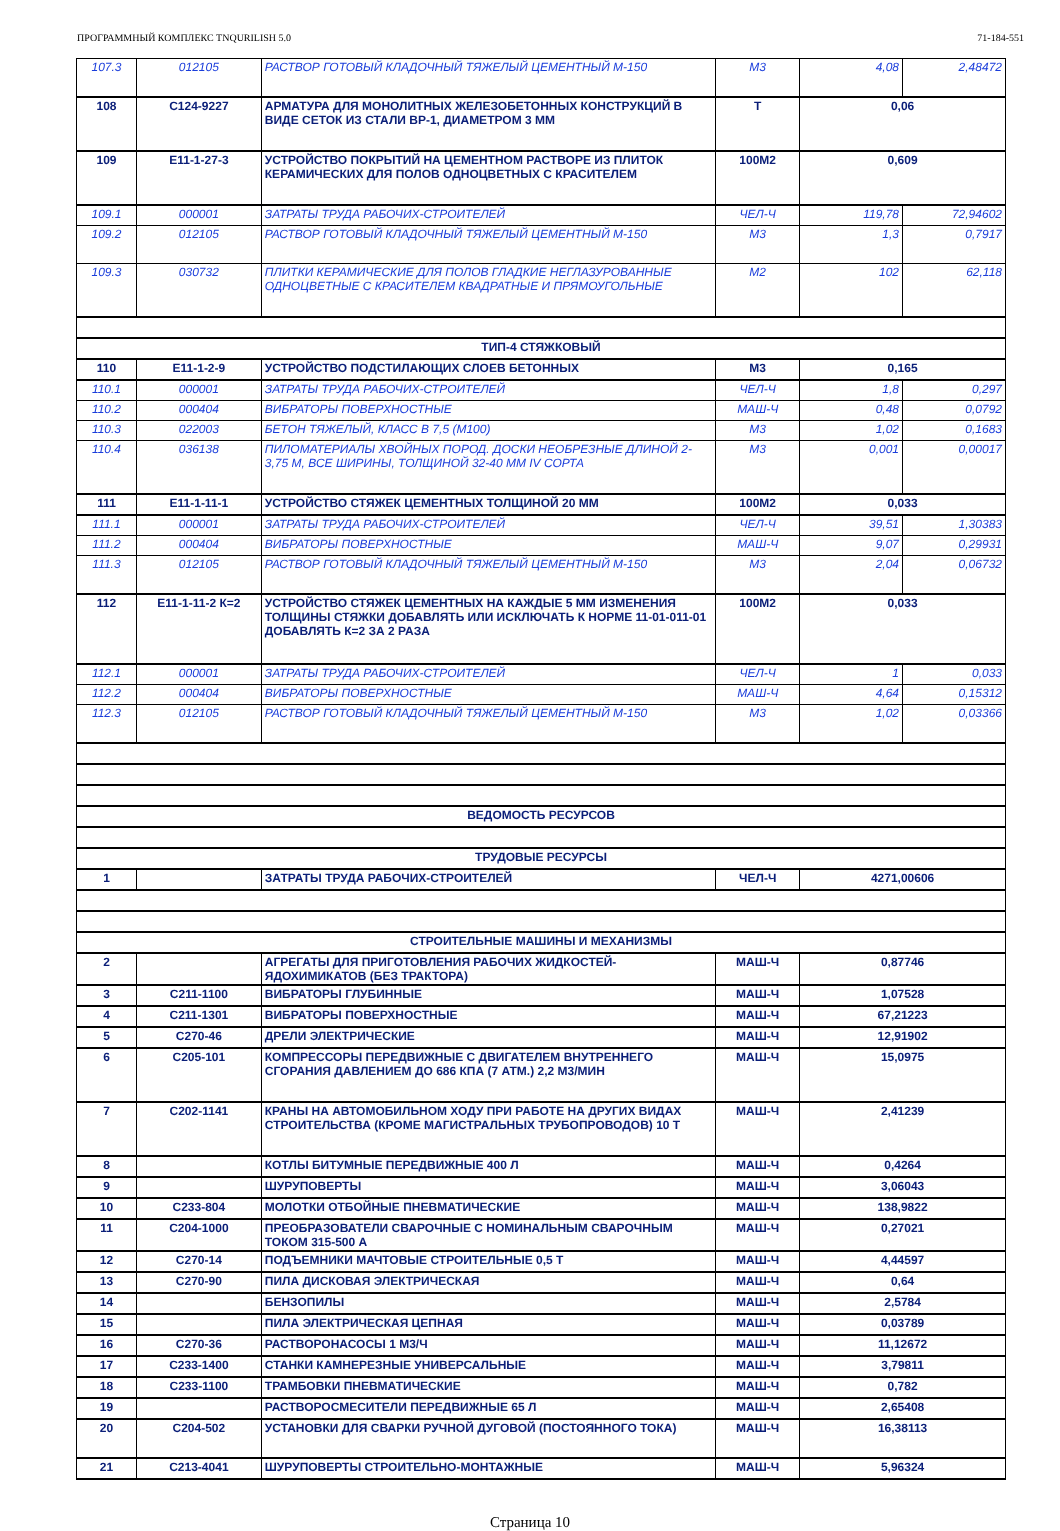ПРОГРАММНЫЙ КОМПЛЕКС TNQURILISH 5.0 71-184-551
| 107.3 | 012105 | РАСТВОР ГОТОВЫЙ КЛАДОЧНЫЙ ТЯЖЕЛЫЙ ЦЕМЕНТНЫЙ М-150 | М3 | 4,08 | 2,48472 |
| 108 | С124-9227 | АРМАТУРА ДЛЯ МОНОЛИТНЫХ ЖЕЛЕЗОБЕТОННЫХ КОНСТРУКЦИЙ В ВИДЕ СЕТОК ИЗ СТАЛИ ВР-1, ДИАМЕТРОМ 3 ММ | Т | 0,06 | |
| 109 | Е11-1-27-3 | УСТРОЙСТВО ПОКРЫТИЙ НА ЦЕМЕНТНОМ РАСТВОРЕ ИЗ ПЛИТОК КЕРАМИЧЕСКИХ ДЛЯ ПОЛОВ ОДНОЦВЕТНЫХ С КРАСИТЕЛЕМ | 100М2 | 0,609 | |
| 109.1 | 000001 | ЗАТРАТЫ ТРУДА РАБОЧИХ-СТРОИТЕЛЕЙ | ЧЕЛ-Ч | 119,78 | 72,94602 |
| 109.2 | 012105 | РАСТВОР ГОТОВЫЙ КЛАДОЧНЫЙ ТЯЖЕЛЫЙ ЦЕМЕНТНЫЙ М-150 | М3 | 1,3 | 0,7917 |
| 109.3 | 030732 | ПЛИТКИ КЕРАМИЧЕСКИЕ ДЛЯ ПОЛОВ ГЛАДКИЕ НЕГЛАЗУРОВАННЫЕ ОДНОЦВЕТНЫЕ С КРАСИТЕЛЕМ КВАДРАТНЫЕ И ПРЯМОУГОЛЬНЫЕ | М2 | 102 | 62,118 |
| ТИП-4 СТЯЖКОВЫЙ | | | | | |
| 110 | Е11-1-2-9 | УСТРОЙСТВО ПОДСТИЛАЮЩИХ СЛОЕВ БЕТОННЫХ | М3 | 0,165 | |
| 110.1 | 000001 | ЗАТРАТЫ ТРУДА РАБОЧИХ-СТРОИТЕЛЕЙ | ЧЕЛ-Ч | 1,8 | 0,297 |
| 110.2 | 000404 | ВИБРАТОРЫ ПОВЕРХНОСТНЫЕ | МАШ-Ч | 0,48 | 0,0792 |
| 110.3 | 022003 | БЕТОН ТЯЖЕЛЫЙ, КЛАСС В 7,5 (М100) | М3 | 1,02 | 0,1683 |
| 110.4 | 036138 | ПИЛОМАТЕРИАЛЫ ХВОЙНЫХ ПОРОД. ДОСКИ НЕОБРЕЗНЫЕ ДЛИНОЙ 2-3,75 М, ВСЕ ШИРИНЫ, ТОЛЩИНОЙ 32-40 ММ IV СОРТА | М3 | 0,001 | 0,00017 |
| 111 | Е11-1-11-1 | УСТРОЙСТВО СТЯЖЕК ЦЕМЕНТНЫХ ТОЛЩИНОЙ 20 ММ | 100М2 | 0,033 | |
| 111.1 | 000001 | ЗАТРАТЫ ТРУДА РАБОЧИХ-СТРОИТЕЛЕЙ | ЧЕЛ-Ч | 39,51 | 1,30383 |
| 111.2 | 000404 | ВИБРАТОРЫ ПОВЕРХНОСТНЫЕ | МАШ-Ч | 9,07 | 0,29931 |
| 111.3 | 012105 | РАСТВОР ГОТОВЫЙ КЛАДОЧНЫЙ ТЯЖЕЛЫЙ ЦЕМЕНТНЫЙ М-150 | М3 | 2,04 | 0,06732 |
| 112 | Е11-1-11-2 К=2 | УСТРОЙСТВО СТЯЖЕК ЦЕМЕНТНЫХ НА КАЖДЫЕ 5 ММ ИЗМЕНЕНИЯ ТОЛЩИНЫ СТЯЖКИ ДОБАВЛЯТЬ ИЛИ ИСКЛЮЧАТЬ К НОРМЕ 11-01-011-01 ДОБАВЛЯТЬ К=2 ЗА 2 РАЗА | 100М2 | 0,033 | |
| 112.1 | 000001 | ЗАТРАТЫ ТРУДА РАБОЧИХ-СТРОИТЕЛЕЙ | ЧЕЛ-Ч | 1 | 0,033 |
| 112.2 | 000404 | ВИБРАТОРЫ ПОВЕРХНОСТНЫЕ | МАШ-Ч | 4,64 | 0,15312 |
| 112.3 | 012105 | РАСТВОР ГОТОВЫЙ КЛАДОЧНЫЙ ТЯЖЕЛЫЙ ЦЕМЕНТНЫЙ М-150 | М3 | 1,02 | 0,03366 |
| ВЕДОМОСТЬ РЕСУРСОВ | | | | | |
| ТРУДОВЫЕ РЕСУРСЫ | | | | | |
| 1 | | ЗАТРАТЫ ТРУДА РАБОЧИХ-СТРОИТЕЛЕЙ | ЧЕЛ-Ч | 4271,00606 | |
| СТРОИТЕЛЬНЫЕ МАШИНЫ И МЕХАНИЗМЫ | | | | | |
| 2 | | АГРЕГАТЫ ДЛЯ ПРИГОТОВЛЕНИЯ РАБОЧИХ ЖИДКОСТЕЙ-ЯДОХИМИКАТОВ (БЕЗ ТРАКТОРА) | МАШ-Ч | 0,87746 | |
| 3 | С211-1100 | ВИБРАТОРЫ ГЛУБИННЫЕ | МАШ-Ч | 1,07528 | |
| 4 | С211-1301 | ВИБРАТОРЫ ПОВЕРХНОСТНЫЕ | МАШ-Ч | 67,21223 | |
| 5 | С270-46 | ДРЕЛИ ЭЛЕКТРИЧЕСКИЕ | МАШ-Ч | 12,91902 | |
| 6 | С205-101 | КОМПРЕССОРЫ ПЕРЕДВИЖНЫЕ С ДВИГАТЕЛЕМ ВНУТРЕННЕГО СГОРАНИЯ ДАВЛЕНИЕМ ДО 686 КПА (7 АТМ.) 2,2 М3/МИН | МАШ-Ч | 15,0975 | |
| 7 | С202-1141 | КРАНЫ НА АВТОМОБИЛЬНОМ ХОДУ ПРИ РАБОТЕ НА ДРУГИХ ВИДАХ СТРОИТЕЛЬСТВА (КРОМЕ МАГИСТРАЛЬНЫХ ТРУБОПРОВОДОВ) 10 Т | МАШ-Ч | 2,41239 | |
| 8 | | КОТЛЫ БИТУМНЫЕ ПЕРЕДВИЖНЫЕ 400 Л | МАШ-Ч | 0,4264 | |
| 9 | | ШУРУПОВЕРТЫ | МАШ-Ч | 3,06043 | |
| 10 | С233-804 | МОЛОТКИ ОТБОЙНЫЕ ПНЕВМАТИЧЕСКИЕ | МАШ-Ч | 138,9822 | |
| 11 | С204-1000 | ПРЕОБРАЗОВАТЕЛИ СВАРОЧНЫЕ С НОМИНАЛЬНЫМ СВАРОЧНЫМ ТОКОМ 315-500 А | МАШ-Ч | 0,27021 | |
| 12 | С270-14 | ПОДЪЕМНИКИ МАЧТОВЫЕ СТРОИТЕЛЬНЫЕ 0,5 Т | МАШ-Ч | 4,44597 | |
| 13 | С270-90 | ПИЛА ДИСКОВАЯ ЭЛЕКТРИЧЕСКАЯ | МАШ-Ч | 0,64 | |
| 14 | | БЕНЗОПИЛЫ | МАШ-Ч | 2,5784 | |
| 15 | | ПИЛА ЭЛЕКТРИЧЕСКАЯ ЦЕПНАЯ | МАШ-Ч | 0,03789 | |
| 16 | С270-36 | РАСТВОРОНАСОСЫ 1 М3/Ч | МАШ-Ч | 11,12672 | |
| 17 | С233-1400 | СТАНКИ КАМНЕРЕЗНЫЕ УНИВЕРСАЛЬНЫЕ | МАШ-Ч | 3,79811 | |
| 18 | С233-1100 | ТРАМБОВКИ ПНЕВМАТИЧЕСКИЕ | МАШ-Ч | 0,782 | |
| 19 | | РАСТВОРОСМЕСИТЕЛИ ПЕРЕДВИЖНЫЕ 65 Л | МАШ-Ч | 2,65408 | |
| 20 | С204-502 | УСТАНОВКИ ДЛЯ СВАРКИ РУЧНОЙ ДУГОВОЙ (ПОСТОЯННОГО ТОКА) | МАШ-Ч | 16,38113 | |
| 21 | С213-4041 | ШУРУПОВЕРТЫ СТРОИТЕЛЬНО-МОНТАЖНЫЕ | МАШ-Ч | 5,96324 | |
Страница 10